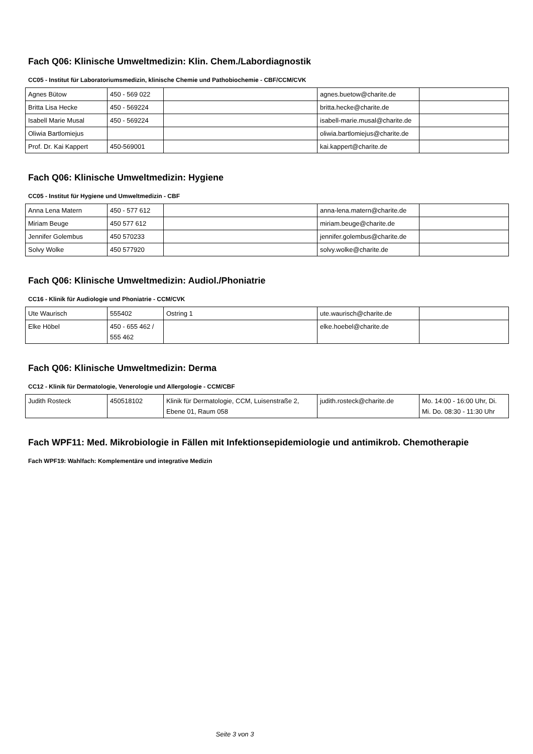Fach Q06: Klinische Umweltmedizin: Klin. Chem./Labordiagnostik
CC05 - Institut für Laboratoriumsmedizin, klinische Chemie und Pathobiochemie - CBF/CCM/CVK
| Agnes Bütow | 450 - 569 022 | | agnes.buetow@charite.de | |
| Britta Lisa Hecke | 450 - 569224 | | britta.hecke@charite.de | |
| Isabell Marie Musal | 450 - 569224 | | isabell-marie.musal@charite.de | |
| Oliwia Bartlomiejus | | | oliwia.bartlomiejus@charite.de | |
| Prof. Dr. Kai Kappert | 450-569001 | | kai.kappert@charite.de | |
Fach Q06: Klinische Umweltmedizin: Hygiene
CC05 - Institut für Hygiene und Umweltmedizin - CBF
| Anna Lena Matern | 450 - 577 612 | | anna-lena.matern@charite.de | |
| Miriam Beuge | 450 577 612 | | miriam.beuge@charite.de | |
| Jennifer Golembus | 450 570233 | | jennifer.golembus@charite.de | |
| Solvy Wolke | 450 577920 | | solvy.wolke@charite.de | |
Fach Q06: Klinische Umweltmedizin: Audiol./Phoniatrie
CC16 - Klinik für Audiologie und Phoniatrie - CCM/CVK
| Ute Waurisch | 555402 | Ostring 1 | ute.waurisch@charite.de | |
| Elke Höbel | 450 - 655 462 / 555 462 | | elke.hoebel@charite.de | |
Fach Q06: Klinische Umweltmedizin: Derma
CC12 - Klinik für Dermatologie, Venerologie und Allergologie - CCM/CBF
| Judith Rosteck | 450518102 | Klinik für Dermatologie, CCM, Luisenstraße 2, Ebene 01, Raum 058 | judith.rosteck@charite.de | Mo. 14:00 - 16:00 Uhr, Di. Mi. Do. 08:30 - 11:30 Uhr |
Fach WPF11: Med. Mikrobiologie in Fällen mit Infektionsepidemiologie und antimikrob. Chemotherapie
Fach WPF19: Wahlfach: Komplementäre und integrative Medizin
Seite 3 von 3